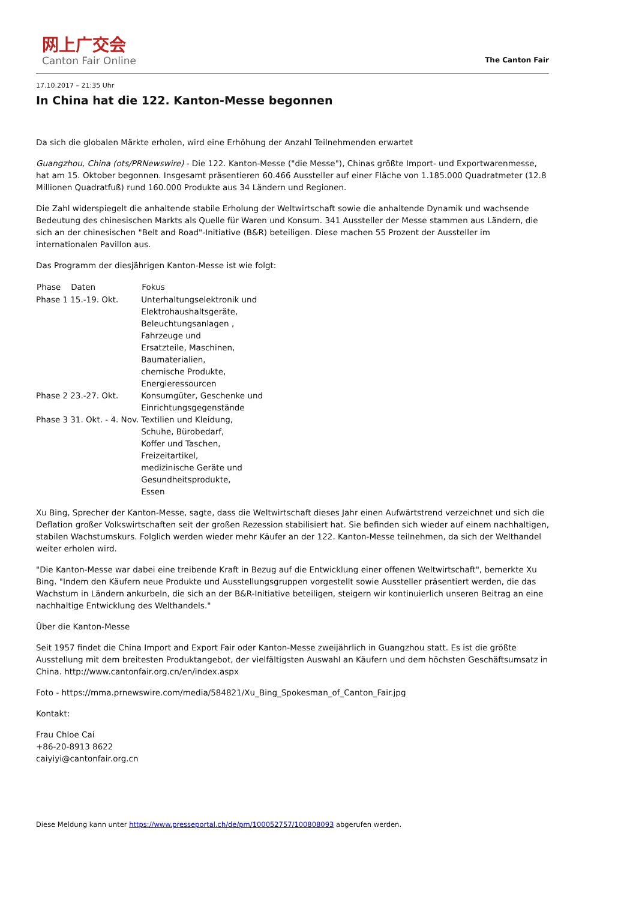网上广交会
Canton Fair Online
The Canton Fair
17.10.2017 – 21:35 Uhr
In China hat die 122. Kanton-Messe begonnen
Da sich die globalen Märkte erholen, wird eine Erhöhung der Anzahl Teilnehmenden erwartet
Guangzhou, China (ots/PRNewswire) - Die 122. Kanton-Messe ("die Messe"), Chinas größte Import- und Exportwarenmesse, hat am 15. Oktober begonnen. Insgesamt präsentieren 60.466 Aussteller auf einer Fläche von 1.185.000 Quadratmeter (12.8 Millionen Quadratfuß) rund 160.000 Produkte aus 34 Ländern und Regionen.
Die Zahl widerspiegelt die anhaltende stabile Erholung der Weltwirtschaft sowie die anhaltende Dynamik und wachsende Bedeutung des chinesischen Markts als Quelle für Waren und Konsum. 341 Aussteller der Messe stammen aus Ländern, die sich an der chinesischen "Belt and Road"-Initiative (B&R) beteiligen. Diese machen 55 Prozent der Aussteller im internationalen Pavillon aus.
Das Programm der diesjährigen Kanton-Messe ist wie folgt:
| Phase | Daten | Fokus |
| --- | --- | --- |
| Phase 1 | 15.-19. Okt. | Unterhaltungselektronik und Elektrohaushaltsgeräte, Beleuchtungsanlagen , Fahrzeuge und Ersatzteile, Maschinen, Baumaterialien, chemische Produkte, Energieressourcen |
| Phase 2 | 23.-27. Okt. | Konsumgüter, Geschenke und Einrichtungsgegenstände |
| Phase 3 | 31. Okt. - 4. Nov. | Textilien und Kleidung, Schuhe, Bürobedarf, Koffer und Taschen, Freizeitartikel, medizinische Geräte und Gesundheitsprodukte, Essen |
Xu Bing, Sprecher der Kanton-Messe, sagte, dass die Weltwirtschaft dieses Jahr einen Aufwärtstrend verzeichnet und sich die Deflation großer Volkswirtschaften seit der großen Rezession stabilisiert hat. Sie befinden sich wieder auf einem nachhaltigen, stabilen Wachstumskurs. Folglich werden wieder mehr Käufer an der 122. Kanton-Messe teilnehmen, da sich der Welthandel weiter erholen wird.
"Die Kanton-Messe war dabei eine treibende Kraft in Bezug auf die Entwicklung einer offenen Weltwirtschaft", bemerkte Xu Bing. "Indem den Käufern neue Produkte und Ausstellungsgruppen vorgestellt sowie Aussteller präsentiert werden, die das Wachstum in Ländern ankurbeln, die sich an der B&R-Initiative beteiligen, steigern wir kontinuierlich unseren Beitrag an eine nachhaltige Entwicklung des Welthandels."
Über die Kanton-Messe
Seit 1957 findet die China Import and Export Fair oder Kanton-Messe zweijährlich in Guangzhou statt. Es ist die größte Ausstellung mit dem breitesten Produktangebot, der vielfältigsten Auswahl an Käufern und dem höchsten Geschäftsumsatz in China. http://www.cantonfair.org.cn/en/index.aspx
Foto - https://mma.prnewswire.com/media/584821/Xu_Bing_Spokesman_of_Canton_Fair.jpg
Kontakt:
Frau Chloe Cai
+86-20-8913 8622
caiyiyi@cantonfair.org.cn
Diese Meldung kann unter https://www.presseportal.ch/de/pm/100052757/100808093 abgerufen werden.